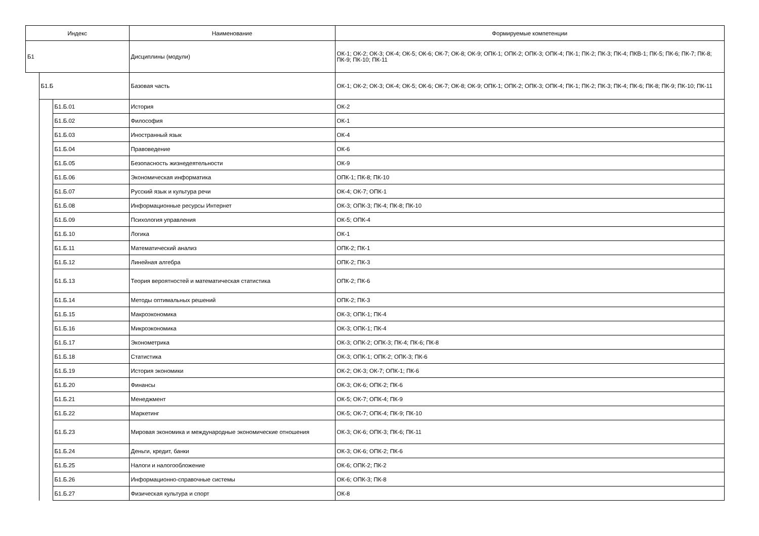| Индекс | | | Наименование | Формируемые компетенции |
| --- | --- | --- | --- | --- |
| Б1 | | | Дисциплины (модули) | ОК-1; ОК-2; ОК-3; ОК-4; ОК-5; ОК-6; ОК-7; ОК-8; ОК-9; ОПК-1; ОПК-2; ОПК-3; ОПК-4; ПК-1; ПК-2; ПК-3; ПК-4; ПКВ-1; ПК-5; ПК-6; ПК-7; ПК-8; ПК-9; ПК-10; ПК-11 |
| | Б1.Б | | Базовая часть | ОК-1; ОК-2; ОК-3; ОК-4; ОК-5; ОК-6; ОК-7; ОК-8; ОК-9; ОПК-1; ОПК-2; ОПК-3; ОПК-4; ПК-1; ПК-2; ПК-3; ПК-4; ПК-6; ПК-8; ПК-9; ПК-10; ПК-11 |
| | | Б1.Б.01 | История | ОК-2 |
| | | Б1.Б.02 | Философия | ОК-1 |
| | | Б1.Б.03 | Иностранный язык | ОК-4 |
| | | Б1.Б.04 | Правоведение | ОК-6 |
| | | Б1.Б.05 | Безопасность жизнедеятельности | ОК-9 |
| | | Б1.Б.06 | Экономическая информатика | ОПК-1; ПК-8; ПК-10 |
| | | Б1.Б.07 | Русский язык и культура речи | ОК-4; ОК-7; ОПК-1 |
| | | Б1.Б.08 | Информационные ресурсы Интернет | ОК-3; ОПК-3; ПК-4; ПК-8; ПК-10 |
| | | Б1.Б.09 | Психология управления | ОК-5; ОПК-4 |
| | | Б1.Б.10 | Логика | ОК-1 |
| | | Б1.Б.11 | Математический анализ | ОПК-2; ПК-1 |
| | | Б1.Б.12 | Линейная алгебра | ОПК-2; ПК-3 |
| | | Б1.Б.13 | Теория вероятностей и математическая статистика | ОПК-2; ПК-6 |
| | | Б1.Б.14 | Методы оптимальных решений | ОПК-2; ПК-3 |
| | | Б1.Б.15 | Макроэкономика | ОК-3; ОПК-1; ПК-4 |
| | | Б1.Б.16 | Микроэкономика | ОК-3; ОПК-1; ПК-4 |
| | | Б1.Б.17 | Эконометрика | ОК-3; ОПК-2; ОПК-3; ПК-4; ПК-6; ПК-8 |
| | | Б1.Б.18 | Статистика | ОК-3; ОПК-1; ОПК-2; ОПК-3; ПК-6 |
| | | Б1.Б.19 | История экономики | ОК-2; ОК-3; ОК-7; ОПК-1; ПК-6 |
| | | Б1.Б.20 | Финансы | ОК-3; ОК-6; ОПК-2; ПК-6 |
| | | Б1.Б.21 | Менеджмент | ОК-5; ОК-7; ОПК-4; ПК-9 |
| | | Б1.Б.22 | Маркетинг | ОК-5; ОК-7; ОПК-4; ПК-9; ПК-10 |
| | | Б1.Б.23 | Мировая экономика и международные экономические отношения | ОК-3; ОК-6; ОПК-3; ПК-6; ПК-11 |
| | | Б1.Б.24 | Деньги, кредит, банки | ОК-3; ОК-6; ОПК-2; ПК-6 |
| | | Б1.Б.25 | Налоги и налогообложение | ОК-6; ОПК-2; ПК-2 |
| | | Б1.Б.26 | Информационно-справочные системы | ОК-6; ОПК-3; ПК-8 |
| | | Б1.Б.27 | Физическая культура и спорт | ОК-8 |